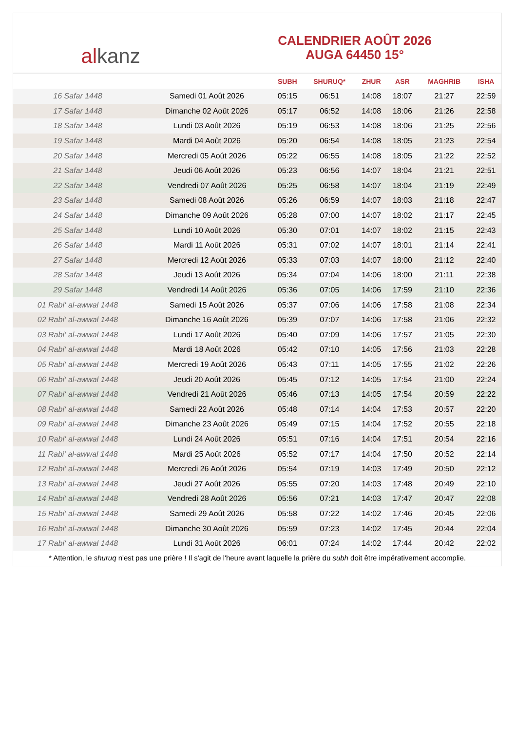al kanz
CALENDRIER AOÛT 2026
AUGA 64450 15°
| | | SUBH | SHURUQ* | ZHUR | ASR | MAGHRIB | ISHA |
| --- | --- | --- | --- | --- | --- | --- | --- |
| 16 Safar 1448 | Samedi 01 Août 2026 | 05:15 | 06:51 | 14:08 | 18:07 | 21:27 | 22:59 |
| 17 Safar 1448 | Dimanche 02 Août 2026 | 05:17 | 06:52 | 14:08 | 18:06 | 21:26 | 22:58 |
| 18 Safar 1448 | Lundi 03 Août 2026 | 05:19 | 06:53 | 14:08 | 18:06 | 21:25 | 22:56 |
| 19 Safar 1448 | Mardi 04 Août 2026 | 05:20 | 06:54 | 14:08 | 18:05 | 21:23 | 22:54 |
| 20 Safar 1448 | Mercredi 05 Août 2026 | 05:22 | 06:55 | 14:08 | 18:05 | 21:22 | 22:52 |
| 21 Safar 1448 | Jeudi 06 Août 2026 | 05:23 | 06:56 | 14:07 | 18:04 | 21:21 | 22:51 |
| 22 Safar 1448 | Vendredi 07 Août 2026 | 05:25 | 06:58 | 14:07 | 18:04 | 21:19 | 22:49 |
| 23 Safar 1448 | Samedi 08 Août 2026 | 05:26 | 06:59 | 14:07 | 18:03 | 21:18 | 22:47 |
| 24 Safar 1448 | Dimanche 09 Août 2026 | 05:28 | 07:00 | 14:07 | 18:02 | 21:17 | 22:45 |
| 25 Safar 1448 | Lundi 10 Août 2026 | 05:30 | 07:01 | 14:07 | 18:02 | 21:15 | 22:43 |
| 26 Safar 1448 | Mardi 11 Août 2026 | 05:31 | 07:02 | 14:07 | 18:01 | 21:14 | 22:41 |
| 27 Safar 1448 | Mercredi 12 Août 2026 | 05:33 | 07:03 | 14:07 | 18:00 | 21:12 | 22:40 |
| 28 Safar 1448 | Jeudi 13 Août 2026 | 05:34 | 07:04 | 14:06 | 18:00 | 21:11 | 22:38 |
| 29 Safar 1448 | Vendredi 14 Août 2026 | 05:36 | 07:05 | 14:06 | 17:59 | 21:10 | 22:36 |
| 01 Rabi‘ al-awwal 1448 | Samedi 15 Août 2026 | 05:37 | 07:06 | 14:06 | 17:58 | 21:08 | 22:34 |
| 02 Rabi‘ al-awwal 1448 | Dimanche 16 Août 2026 | 05:39 | 07:07 | 14:06 | 17:58 | 21:06 | 22:32 |
| 03 Rabi‘ al-awwal 1448 | Lundi 17 Août 2026 | 05:40 | 07:09 | 14:06 | 17:57 | 21:05 | 22:30 |
| 04 Rabi‘ al-awwal 1448 | Mardi 18 Août 2026 | 05:42 | 07:10 | 14:05 | 17:56 | 21:03 | 22:28 |
| 05 Rabi‘ al-awwal 1448 | Mercredi 19 Août 2026 | 05:43 | 07:11 | 14:05 | 17:55 | 21:02 | 22:26 |
| 06 Rabi‘ al-awwal 1448 | Jeudi 20 Août 2026 | 05:45 | 07:12 | 14:05 | 17:54 | 21:00 | 22:24 |
| 07 Rabi‘ al-awwal 1448 | Vendredi 21 Août 2026 | 05:46 | 07:13 | 14:05 | 17:54 | 20:59 | 22:22 |
| 08 Rabi‘ al-awwal 1448 | Samedi 22 Août 2026 | 05:48 | 07:14 | 14:04 | 17:53 | 20:57 | 22:20 |
| 09 Rabi‘ al-awwal 1448 | Dimanche 23 Août 2026 | 05:49 | 07:15 | 14:04 | 17:52 | 20:55 | 22:18 |
| 10 Rabi‘ al-awwal 1448 | Lundi 24 Août 2026 | 05:51 | 07:16 | 14:04 | 17:51 | 20:54 | 22:16 |
| 11 Rabi‘ al-awwal 1448 | Mardi 25 Août 2026 | 05:52 | 07:17 | 14:04 | 17:50 | 20:52 | 22:14 |
| 12 Rabi‘ al-awwal 1448 | Mercredi 26 Août 2026 | 05:54 | 07:19 | 14:03 | 17:49 | 20:50 | 22:12 |
| 13 Rabi‘ al-awwal 1448 | Jeudi 27 Août 2026 | 05:55 | 07:20 | 14:03 | 17:48 | 20:49 | 22:10 |
| 14 Rabi‘ al-awwal 1448 | Vendredi 28 Août 2026 | 05:56 | 07:21 | 14:03 | 17:47 | 20:47 | 22:08 |
| 15 Rabi‘ al-awwal 1448 | Samedi 29 Août 2026 | 05:58 | 07:22 | 14:02 | 17:46 | 20:45 | 22:06 |
| 16 Rabi‘ al-awwal 1448 | Dimanche 30 Août 2026 | 05:59 | 07:23 | 14:02 | 17:45 | 20:44 | 22:04 |
| 17 Rabi‘ al-awwal 1448 | Lundi 31 Août 2026 | 06:01 | 07:24 | 14:02 | 17:44 | 20:42 | 22:02 |
* Attention, le shuruq n'est pas une prière ! Il s'agit de l'heure avant laquelle la prière du subh doit être impérativement accomplie.